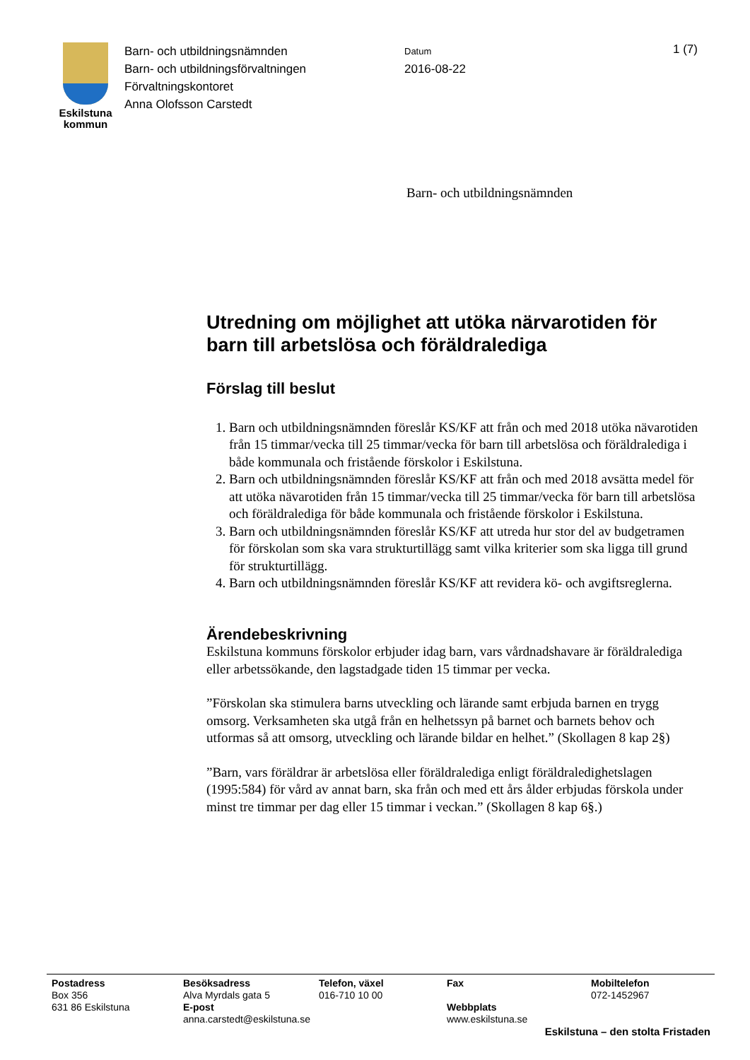Eskilstuna
kommun
Barn- och utbildningsnämnden
Barn- och utbildningsförvaltningen
Förvaltningskontoret
Anna Olofsson Carstedt
Datum
2016-08-22
1 (7)
Barn- och utbildningsnämnden
Utredning om möjlighet att utöka närvarotiden för barn till arbetslösa och föräldralediga
Förslag till beslut
1. Barn och utbildningsnämnden föreslår KS/KF att från och med 2018 utöka nävarotiden från 15 timmar/vecka till 25 timmar/vecka för barn till arbetslösa och föräldralediga i både kommunala och fristående förskolor i Eskilstuna.
2. Barn och utbildningsnämnden föreslår KS/KF att från och med 2018 avsätta medel för att utöka nävarotiden från 15 timmar/vecka till 25 timmar/vecka för barn till arbetslösa och föräldralediga för både kommunala och fristående förskolor i Eskilstuna.
3. Barn och utbildningsnämnden föreslår KS/KF att utreda hur stor del av budgetramen för förskolan som ska vara strukturtillägg samt vilka kriterier som ska ligga till grund för strukturtillägg.
4. Barn och utbildningsnämnden föreslår KS/KF att revidera kö- och avgiftsreglerna.
Ärendebeskrivning
Eskilstuna kommuns förskolor erbjuder idag barn, vars vårdnadshavare är föräldralediga eller arbetssökande, den lagstadgade tiden 15 timmar per vecka.
”Förskolan ska stimulera barns utveckling och lärande samt erbjuda barnen en trygg omsorg. Verksamheten ska utgå från en helhetssyn på barnet och barnets behov och utformas så att omsorg, utveckling och lärande bildar en helhet.” (Skollagen 8 kap 2§)
”Barn, vars föräldrar är arbetslösa eller föräldralediga enligt föräldraledighetslagen (1995:584) för vård av annat barn, ska från och med ett års ålder erbjudas förskola under minst tre timmar per dag eller 15 timmar i veckan.” (Skollagen 8 kap 6§.)
Postadress
Box 356
631 86 Eskilstuna
Besöksadress
Alva Myrdals gata 5
E-post
anna.carstedt@eskilstuna.se
Telefon, växel
016-710 10 00
Fax
Webbplats
www.eskilstuna.se
Mobiltelefon
072-1452967
Eskilstuna – den stolta Fristaden